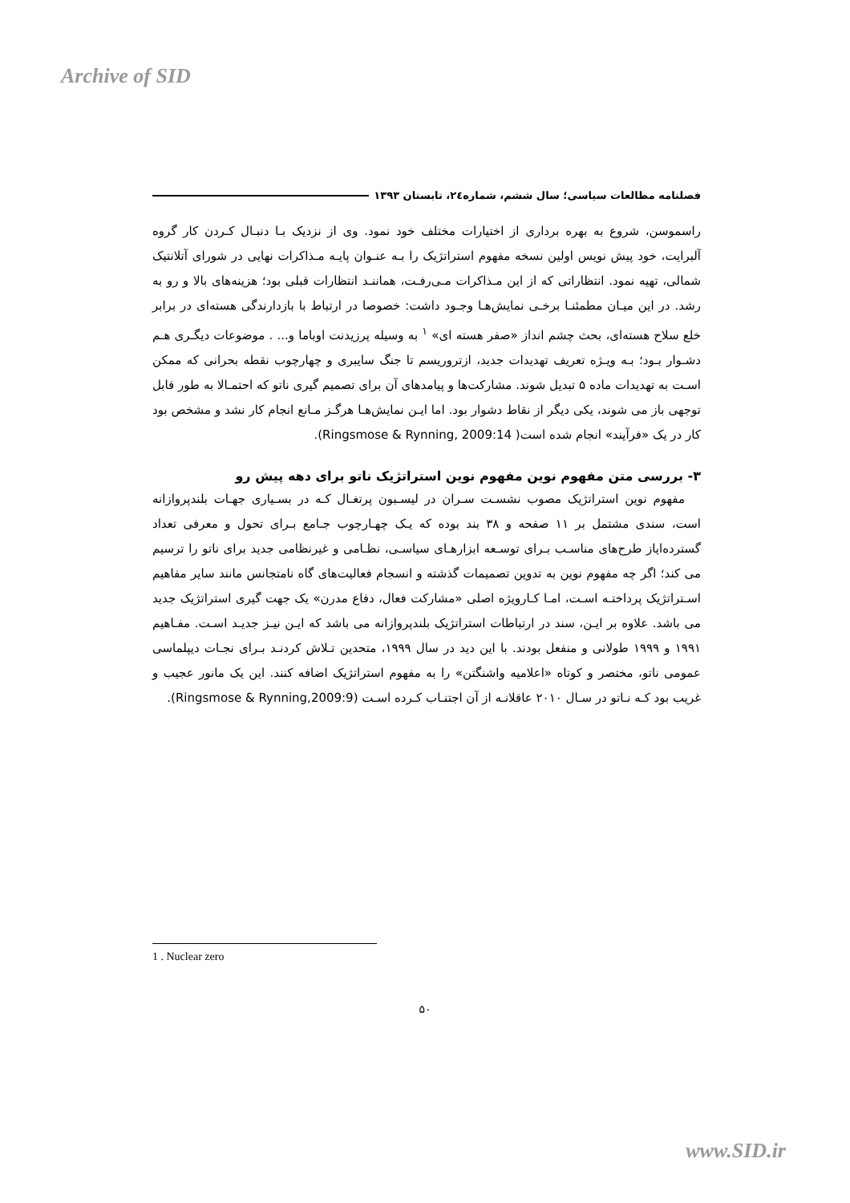Archive of SID
فصلنامه مطالعات سیاسی؛ سال ششم، شماره۲٤، تابستان ۱۳۹۳
راسموسن، شروع به بهره برداری از اختیارات مختلف خود نمود. وی از نزدیک بـا دنبـال کـردن کار گروه آلبرایت، خود پیش نویس اولین نسخه مفهوم استراتژیک را بـه عنـوان پایـه مـذاکرات نهایی در شورای آتلانتیک شمالی، تهیه نمود. انتظاراتی که از این مـذاکرات مـی‌رفـت، هماننـد انتظارات قبلی بود؛ هزینه‌های بالا و رو به رشد. در این میـان مطمئنـا برخـی نمایش‌هـا وجـود داشت: خصوصا در ارتباط با بازدارندگی هسته‌ای در برابر خلع سلاح هسته‌ای، بحث چشم انداز «صفر هسته ای» <sup>۱</sup> به وسیله پرزیدنت اوباما و... . موضوعات دیگـری هـم دشـوار بـود؛ بـه ویـژه تعریف تهدیدات جدید، ازتروریسم تا جنگ سایبری و چهارچوب نقطه بحرانی که ممکن اسـت به تهدیدات ماده ۵ تبدیل شوند. مشارکت‌ها و پیامدهای آن برای تصمیم گیری ناتو که احتمـالا به طور قابل توجهی باز می شوند، یکی دیگر از نقاط دشوار بود. اما ایـن نمایش‌هـا هرگـز مـانع انجام کار نشد و مشخص بود کار در یک «فرآیند» انجام شده است( Ringsmose & Rynning, 2009:14).
۳- بررسی متن مفهوم نوین مفهوم نوین استراتژیک ناتو برای دهه پیش رو
مفهوم نوین استراتژیک مصوب نشسـت سـران در لیسـبون پرتغـال کـه در بسـیاری جهـات بلندپروازانه است، سندی مشتمل بر ۱۱ صفحه و ۳۸ بند بوده که یـک چهـارچوب جـامع بـرای تحول و معرفی تعداد گسترده‌ایاز طرح‌های مناسـب بـرای توسـعه ابزارهـای سیاسـی، نظـامی و غیرنظامی جدید برای ناتو را ترسیم می کند؛ اگر چه مفهوم نوین به تدوین تصمیمات گذشته و انسجام فعالیت‌های گاه نامتجانس مانند سایر مفاهیم اسـتراتژیک پرداختـه اسـت، امـا کـارویژه اصلی «مشارکت فعال، دفاع مدرن» یک جهت گیری استراتژیک جدید می باشد. علاوه بر ایـن، سند در ارتباطات استراتژیک بلندپروازانه می باشد که ایـن نیـز جدیـد اسـت. مفـاهیم ۱۹۹۱ و ۱۹۹۹ طولانی و منفعل بودند. با این دید در سال ۱۹۹۹، متحدین تـلاش کردنـد بـرای نجـات دیپلماسی عمومی ناتو، مختصر و کوتاه «اعلامیه واشنگتن» را به مفهوم استراتژیک اضافه کنند. این یک مانور عجیب و غریب بود کـه نـاتو در سـال ۲۰۱۰ عاقلانـه از آن اجتنـاب کـرده اسـت (Ringsmose & Rynning,2009:9).
1 . Nuclear zero
۵۰
www.SID.ir